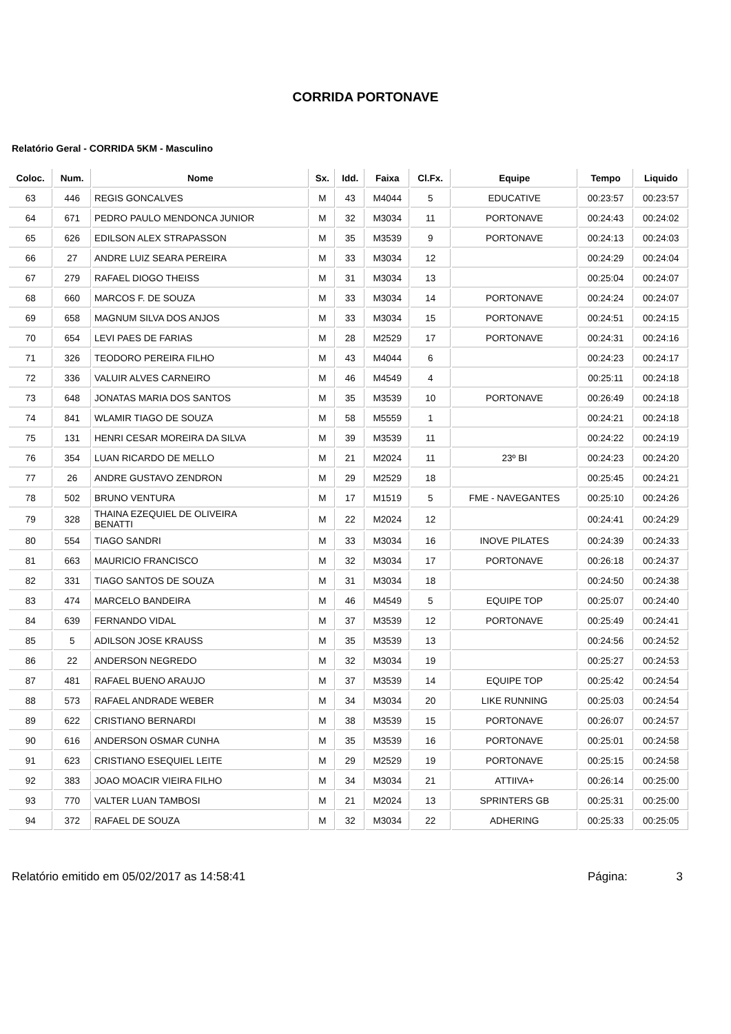CORRIDA PORTONAVE
Relatório Geral - CORRIDA 5KM - Masculino
| Coloc. | Num. | Nome | Sx. | Idd. | Faixa | Cl.Fx. | Equipe | Tempo | Liquido |
| --- | --- | --- | --- | --- | --- | --- | --- | --- | --- |
| 63 | 446 | REGIS GONCALVES | M | 43 | M4044 | 5 | EDUCATIVE | 00:23:57 | 00:23:57 |
| 64 | 671 | PEDRO PAULO MENDONCA JUNIOR | M | 32 | M3034 | 11 | PORTONAVE | 00:24:43 | 00:24:02 |
| 65 | 626 | EDILSON ALEX STRAPASSON | M | 35 | M3539 | 9 | PORTONAVE | 00:24:13 | 00:24:03 |
| 66 | 27 | ANDRE LUIZ SEARA PEREIRA | M | 33 | M3034 | 12 | | 00:24:29 | 00:24:04 |
| 67 | 279 | RAFAEL DIOGO THEISS | M | 31 | M3034 | 13 | | 00:25:04 | 00:24:07 |
| 68 | 660 | MARCOS F. DE SOUZA | M | 33 | M3034 | 14 | PORTONAVE | 00:24:24 | 00:24:07 |
| 69 | 658 | MAGNUM SILVA DOS ANJOS | M | 33 | M3034 | 15 | PORTONAVE | 00:24:51 | 00:24:15 |
| 70 | 654 | LEVI PAES DE FARIAS | M | 28 | M2529 | 17 | PORTONAVE | 00:24:31 | 00:24:16 |
| 71 | 326 | TEODORO PEREIRA FILHO | M | 43 | M4044 | 6 | | 00:24:23 | 00:24:17 |
| 72 | 336 | VALUIR ALVES CARNEIRO | M | 46 | M4549 | 4 | | 00:25:11 | 00:24:18 |
| 73 | 648 | JONATAS MARIA DOS SANTOS | M | 35 | M3539 | 10 | PORTONAVE | 00:26:49 | 00:24:18 |
| 74 | 841 | WLAMIR TIAGO DE SOUZA | M | 58 | M5559 | 1 | | 00:24:21 | 00:24:18 |
| 75 | 131 | HENRI CESAR MOREIRA DA SILVA | M | 39 | M3539 | 11 | | 00:24:22 | 00:24:19 |
| 76 | 354 | LUAN RICARDO DE MELLO | M | 21 | M2024 | 11 | 23º BI | 00:24:23 | 00:24:20 |
| 77 | 26 | ANDRE GUSTAVO ZENDRON | M | 29 | M2529 | 18 | | 00:25:45 | 00:24:21 |
| 78 | 502 | BRUNO VENTURA | M | 17 | M1519 | 5 | FME - NAVEGANTES | 00:25:10 | 00:24:26 |
| 79 | 328 | THAINA EZEQUIEL DE OLIVEIRA BENATTI | M | 22 | M2024 | 12 | | 00:24:41 | 00:24:29 |
| 80 | 554 | TIAGO SANDRI | M | 33 | M3034 | 16 | INOVE PILATES | 00:24:39 | 00:24:33 |
| 81 | 663 | MAURICIO FRANCISCO | M | 32 | M3034 | 17 | PORTONAVE | 00:26:18 | 00:24:37 |
| 82 | 331 | TIAGO SANTOS DE SOUZA | M | 31 | M3034 | 18 | | 00:24:50 | 00:24:38 |
| 83 | 474 | MARCELO BANDEIRA | M | 46 | M4549 | 5 | EQUIPE TOP | 00:25:07 | 00:24:40 |
| 84 | 639 | FERNANDO VIDAL | M | 37 | M3539 | 12 | PORTONAVE | 00:25:49 | 00:24:41 |
| 85 | 5 | ADILSON JOSE KRAUSS | M | 35 | M3539 | 13 | | 00:24:56 | 00:24:52 |
| 86 | 22 | ANDERSON NEGREDO | M | 32 | M3034 | 19 | | 00:25:27 | 00:24:53 |
| 87 | 481 | RAFAEL BUENO ARAUJO | M | 37 | M3539 | 14 | EQUIPE TOP | 00:25:42 | 00:24:54 |
| 88 | 573 | RAFAEL ANDRADE WEBER | M | 34 | M3034 | 20 | LIKE RUNNING | 00:25:03 | 00:24:54 |
| 89 | 622 | CRISTIANO BERNARDI | M | 38 | M3539 | 15 | PORTONAVE | 00:26:07 | 00:24:57 |
| 90 | 616 | ANDERSON OSMAR CUNHA | M | 35 | M3539 | 16 | PORTONAVE | 00:25:01 | 00:24:58 |
| 91 | 623 | CRISTIANO ESEQUIEL LEITE | M | 29 | M2529 | 19 | PORTONAVE | 00:25:15 | 00:24:58 |
| 92 | 383 | JOAO MOACIR VIEIRA FILHO | M | 34 | M3034 | 21 | ATTIIVA+ | 00:26:14 | 00:25:00 |
| 93 | 770 | VALTER LUAN TAMBOSI | M | 21 | M2024 | 13 | SPRINTERS GB | 00:25:31 | 00:25:00 |
| 94 | 372 | RAFAEL DE SOUZA | M | 32 | M3034 | 22 | ADHERING | 00:25:33 | 00:25:05 |
Relatório emitido em 05/02/2017 as 14:58:41 Página: 3